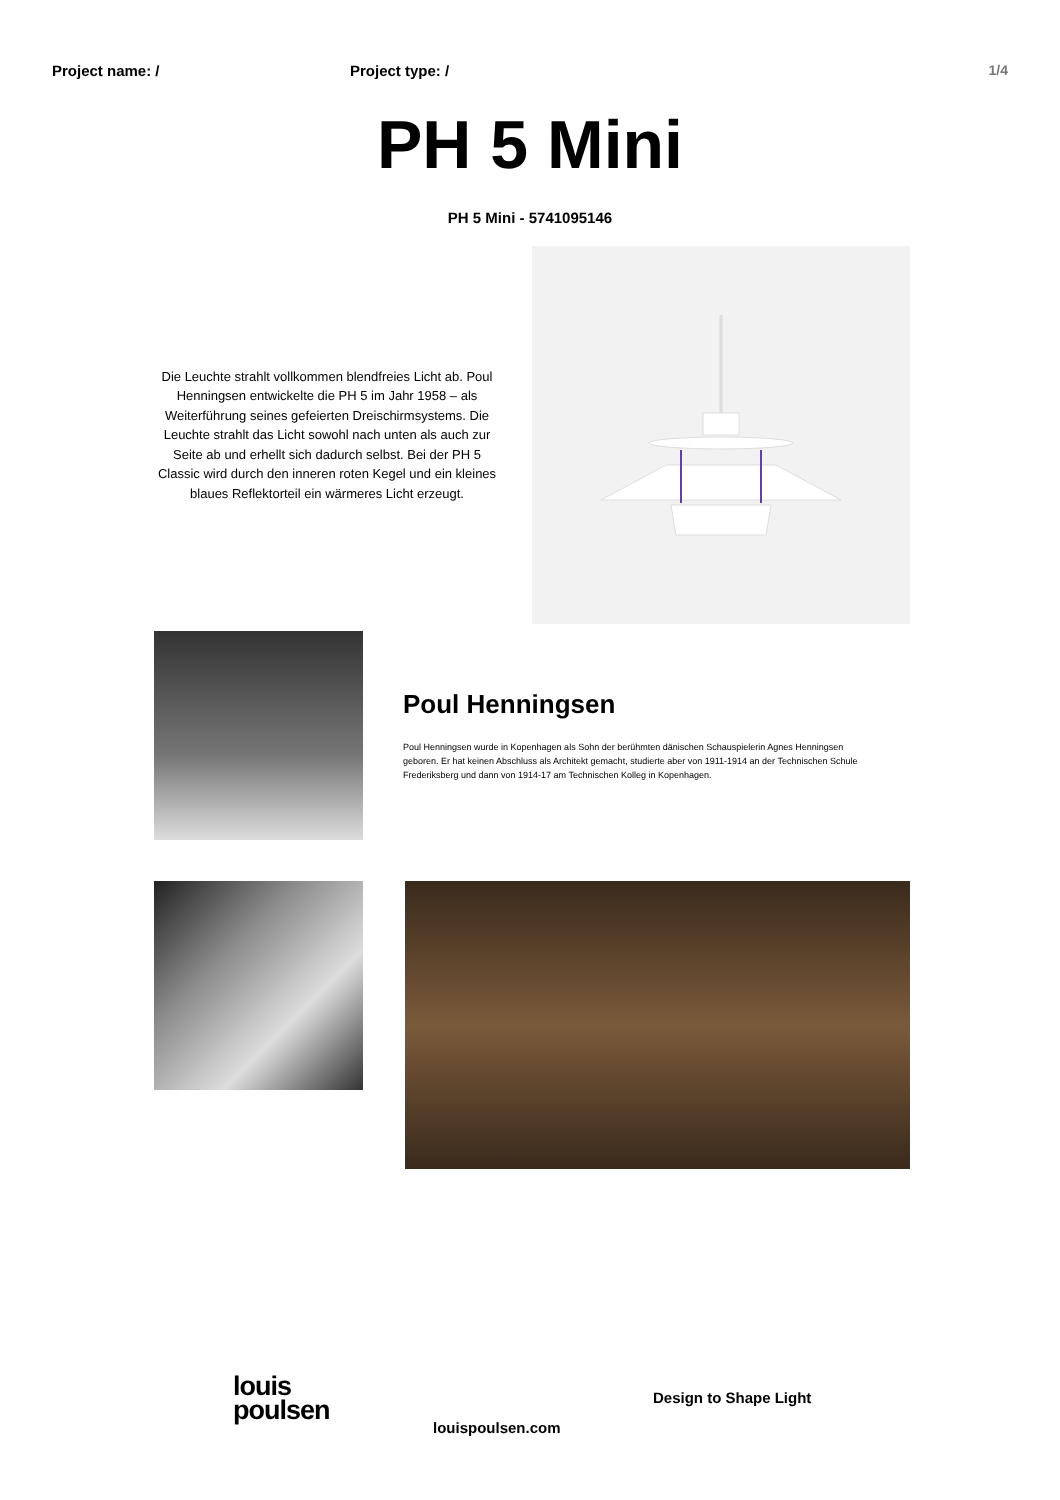Project name: / Project type: / 1/4
PH 5 Mini
PH 5 Mini - 5741095146
Die Leuchte strahlt vollkommen blendfreies Licht ab. Poul Henningsen entwickelte die PH 5 im Jahr 1958 – als Weiterführung seines gefeierten Dreischirmsystems. Die Leuchte strahlt das Licht sowohl nach unten als auch zur Seite ab und erhellt sich dadurch selbst. Bei der PH 5 Classic wird durch den inneren roten Kegel und ein kleines blaues Reflektorteil ein wärmeres Licht erzeugt.
Poul Henningsen
Poul Henningsen wurde in Kopenhagen als Sohn der berühmten dänischen Schauspielerin Agnes Henningsen geboren. Er hat keinen Abschluss als Architekt gemacht, studierte aber von 1911-1914 an der Technischen Schule Frederiksberg und dann von 1914-17 am Technischen Kolleg in Kopenhagen.
louis
poulsen
louispoulsen.com
Design to Shape Light